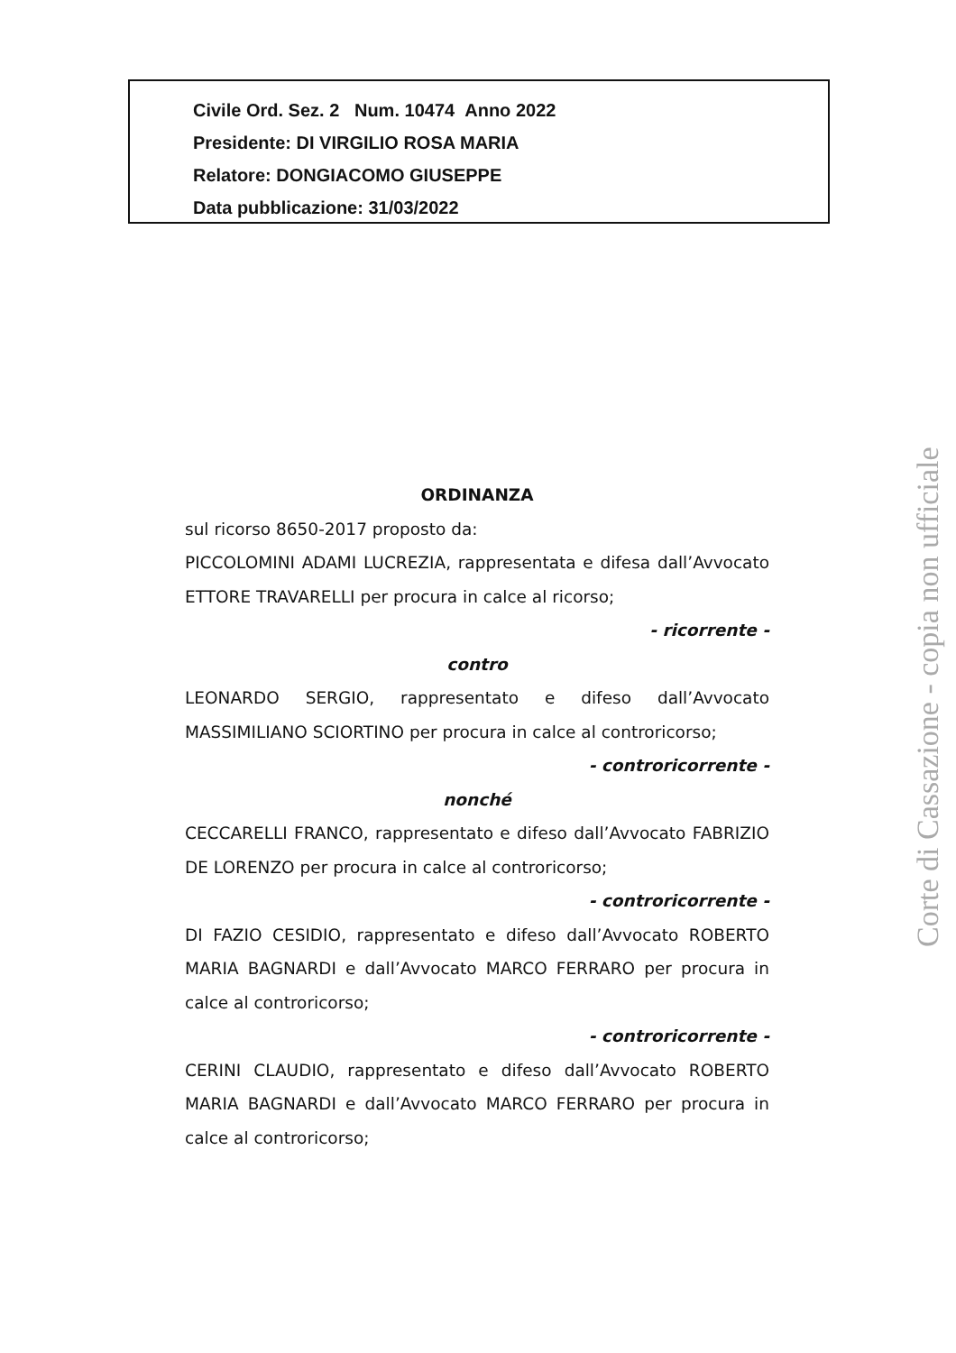Civile Ord. Sez. 2 Num. 10474 Anno 2022
Presidente: DI VIRGILIO ROSA MARIA
Relatore: DONGIACOMO GIUSEPPE
Data pubblicazione: 31/03/2022
ORDINANZA
sul ricorso 8650-2017 proposto da:
PICCOLOMINI ADAMI LUCREZIA, rappresentata e difesa dall’Avvocato ETTORE TRAVARELLI per procura in calce al ricorso;
- ricorrente -
contro
LEONARDO SERGIO, rappresentato e difeso dall’Avvocato MASSIMILIANO SCIORTINO per procura in calce al controricorso;
- controricorrente -
nonché
CECCARELLI FRANCO, rappresentato e difeso dall’Avvocato FABRIZIO DE LORENZO per procura in calce al controricorso;
- controricorrente -
DI FAZIO CESIDIO, rappresentato e difeso dall’Avvocato ROBERTO MARIA BAGNARDI e dall’Avvocato MARCO FERRARO per procura in calce al controricorso;
- controricorrente -
CERINI CLAUDIO, rappresentato e difeso dall’Avvocato ROBERTO MARIA BAGNARDI e dall’Avvocato MARCO FERRARO per procura in calce al controricorso;
Corte di Cassazione - copia non ufficiale